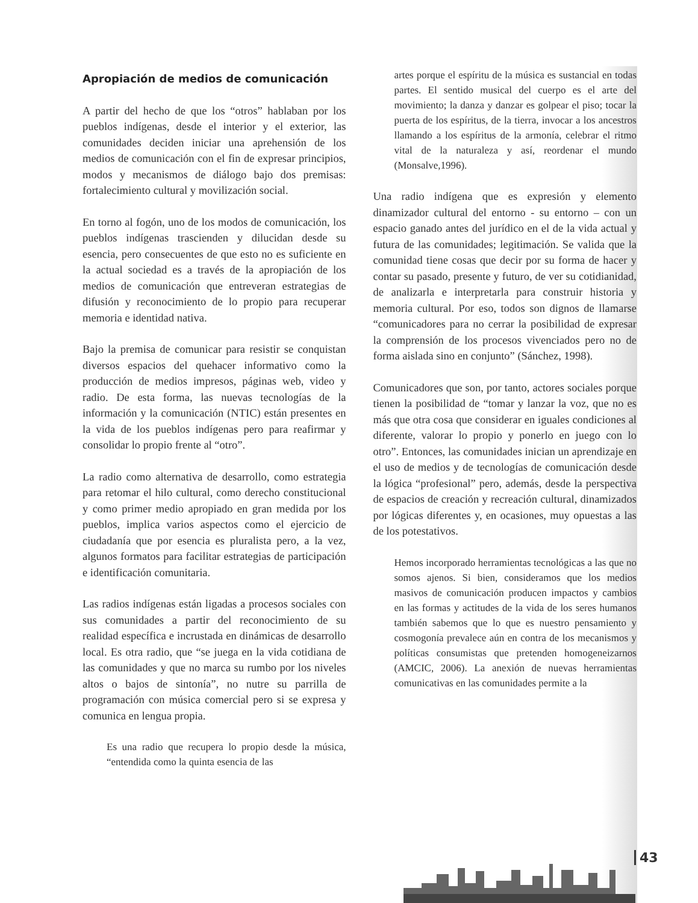Apropiación de medios de comunicación
A partir del hecho de que los “otros” hablaban por los pueblos indígenas, desde el interior y el exterior, las comunidades deciden iniciar una aprehensión de los medios de comunicación con el fin de expresar principios, modos y mecanismos de diálogo bajo dos premisas: fortalecimiento cultural y movilización social.
En torno al fogón, uno de los modos de comunicación, los pueblos indígenas trascienden y dilucidan desde su esencia, pero consecuentes de que esto no es suficiente en la actual sociedad es a través de la apropiación de los medios de comunicación que entreveran estrategias de difusión y reconocimiento de lo propio para recuperar memoria e identidad nativa.
Bajo la premisa de comunicar para resistir se conquistan diversos espacios del quehacer informativo como la producción de medios impresos, páginas web, video y radio. De esta forma, las nuevas tecnologías de la información y la comunicación (NTIC) están presentes en la vida de los pueblos indígenas pero para reafirmar y consolidar lo propio frente al “otro”.
La radio como alternativa de desarrollo, como estrategia para retomar el hilo cultural, como derecho constitucional y como primer medio apropiado en gran medida por los pueblos, implica varios aspectos como el ejercicio de ciudadanía que por esencia es pluralista pero, a la vez, algunos formatos para facilitar estrategias de participación e identificación comunitaria.
Las radios indígenas están ligadas a procesos sociales con sus comunidades a partir del reconocimiento de su realidad específica e incrustada en dinámicas de desarrollo local. Es otra radio, que “se juega en la vida cotidiana de las comunidades y que no marca su rumbo por los niveles altos o bajos de sintonía”, no nutre su parrilla de programación con música comercial pero si se expresa y comunica en lengua propia.
Es una radio que recupera lo propio desde la música, “entendida como la quinta esencia de las
artes porque el espíritu de la música es sustancial en todas partes. El sentido musical del cuerpo es el arte del movimiento; la danza y danzar es golpear el piso; tocar la puerta de los espíritus, de la tierra, invocar a los ancestros llamando a los espíritus de la armonía, celebrar el ritmo vital de la naturaleza y así, reordenar el mundo (Monsalve,1996).
Una radio indígena que es expresión y elemento dinamizador cultural del entorno - su entorno – con un espacio ganado antes del jurídico en el de la vida actual y futura de las comunidades; legitimación. Se valida que la comunidad tiene cosas que decir por su forma de hacer y contar su pasado, presente y futuro, de ver su cotidianidad, de analizarla e interpretarla para construir historia y memoria cultural. Por eso, todos son dignos de llamarse “comunicadores para no cerrar la posibilidad de expresar la comprensión de los procesos vivenciados pero no de forma aislada sino en conjunto” (Sánchez, 1998).
Comunicadores que son, por tanto, actores sociales porque tienen la posibilidad de “tomar y lanzar la voz, que no es más que otra cosa que considerar en iguales condiciones al diferente, valorar lo propio y ponerlo en juego con lo otro”. Entonces, las comunidades inician un aprendizaje en el uso de medios y de tecnologías de comunicación desde la lógica “profesional” pero, además, desde la perspectiva de espacios de creación y recreación cultural, dinamizados por lógicas diferentes y, en ocasiones, muy opuestas a las de los potestativos.
Hemos incorporado herramientas tecnológicas a las que no somos ajenos. Si bien, consideramos que los medios masivos de comunicación producen impactos y cambios en las formas y actitudes de la vida de los seres humanos también sabemos que lo que es nuestro pensamiento y cosmogonía prevalece aún en contra de los mecanismos y políticas consumistas que pretenden homogeneizarnos (AMCIC, 2006). La anexión de nuevas herramientas comunicativas en las comunidades permite a la
43